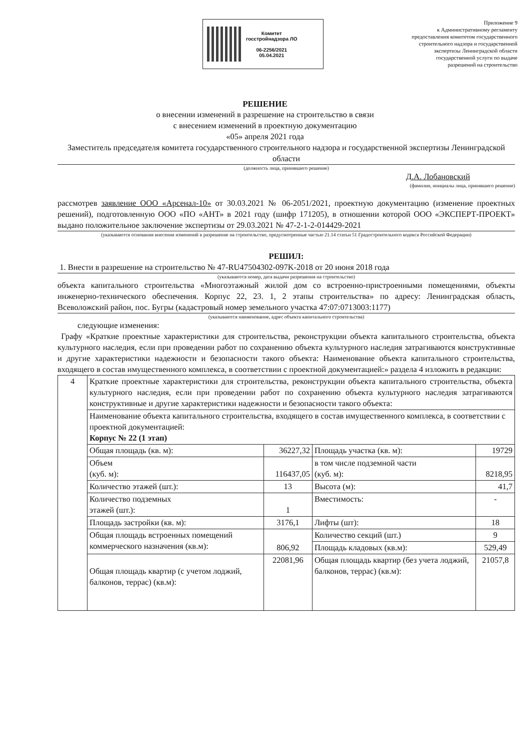Комитет
госстройнадзора ЛО
06-2256/2021
05.04.2021
Приложение 9
к Административному регламенту
предоставления комитетом государственного
строительного надзора и государственной
экспертизы Ленинградской области
государственной услуги по выдаче
разрешений на строительство
РЕШЕНИЕ
о внесении изменений в разрешение на строительство в связи
с внесением изменений в проектную документацию
«05» апреля 2021 года
Заместитель председателя комитета государственного строительного надзора и государственной экспертизы Ленинградской области
(должность лица, принявшего решение)
Д.А. Лобановский
(фамилия, инициалы лица, принявшего решение)
рассмотрев заявление ООО «Арсенал-10» от 30.03.2021 № 06-2051/2021, проектную документацию (изменение проектных решений), подготовленную ООО «ПО «АНТ» в 2021 году (шифр 171205), в отношении которой ООО «ЭКСПЕРТ-ПРОЕКТ» выдано положительное заключение экспертизы от 29.03.2021 № 47-2-1-2-014429-2021
(указываются основания внесения изменений в разрешение на строительство, предусмотренные частью 21.14 статьи 51 Градостроительного кодекса Российской Федерации)
РЕШИЛ:
1. Внести в разрешение на строительство № 47-RU47504302-097K-2018 от 20 июня 2018 года
(указываются номер, дата выдачи разрешения на строительство)
объекта капитального строительства «Многоэтажный жилой дом со встроенно-пристроенными помещениями, объекты инженерно-технического обеспечения. Корпус 22, 23. 1, 2 этапы строительства» по адресу: Ленинградская область, Всеволожский район, пос. Бугры (кадастровый номер земельного участка 47:07:0713003:1177)
(указываются наименование, адрес объекта капитального строительства)
следующие изменения:
Графу «Краткие проектные характеристики для строительства, реконструкции объекта капитального строительства, объекта культурного наследия, если при проведении работ по сохранению объекта культурного наследия затрагиваются конструктивные и другие характеристики надежности и безопасности такого объекта: Наименование объекта капитального строительства, входящего в состав имущественного комплекса, в соответствии с проектной документацией:» раздела 4 изложить в редакции:
| 4 | Краткие проектные характеристики для строительства, реконструкции объекта капитального строительства, объекта культурного наследия, если при проведении работ по сохранению объекта культурного наследия затрагиваются конструктивные и другие характеристики надежности и безопасности такого объекта: | | | |
| | Наименование объекта капитального строительства, входящего в состав имущественного комплекса, в соответствии с проектной документацией: Корпус № 22 (1 этап) | | | |
| | Общая площадь (кв. м): | 36227,32 | Площадь участка (кв. м): | 19729 |
| | Объем (куб. м): | 116437,05 | в том числе подземной части (куб. м): | 8218,95 |
| | Количество этажей (шт.): | 13 | Высота (м): | 41,7 |
| | Количество подземных этажей (шт.): | 1 | Вместимость: | - |
| | Площадь застройки (кв. м): | 3176,1 | Лифты (шт): | 18 |
| | Общая площадь встроенных помещений коммерческого назначения (кв.м): | 806,92 | Количество секций (шт.) | 9 |
| | | | Площадь кладовых (кв.м): | 529,49 |
| | Общая площадь квартир (с учетом лоджий, балконов, террас) (кв.м): | 22081,96 | Общая площадь квартир (без учета лоджий, балконов, террас) (кв.м): | 21057,8 |